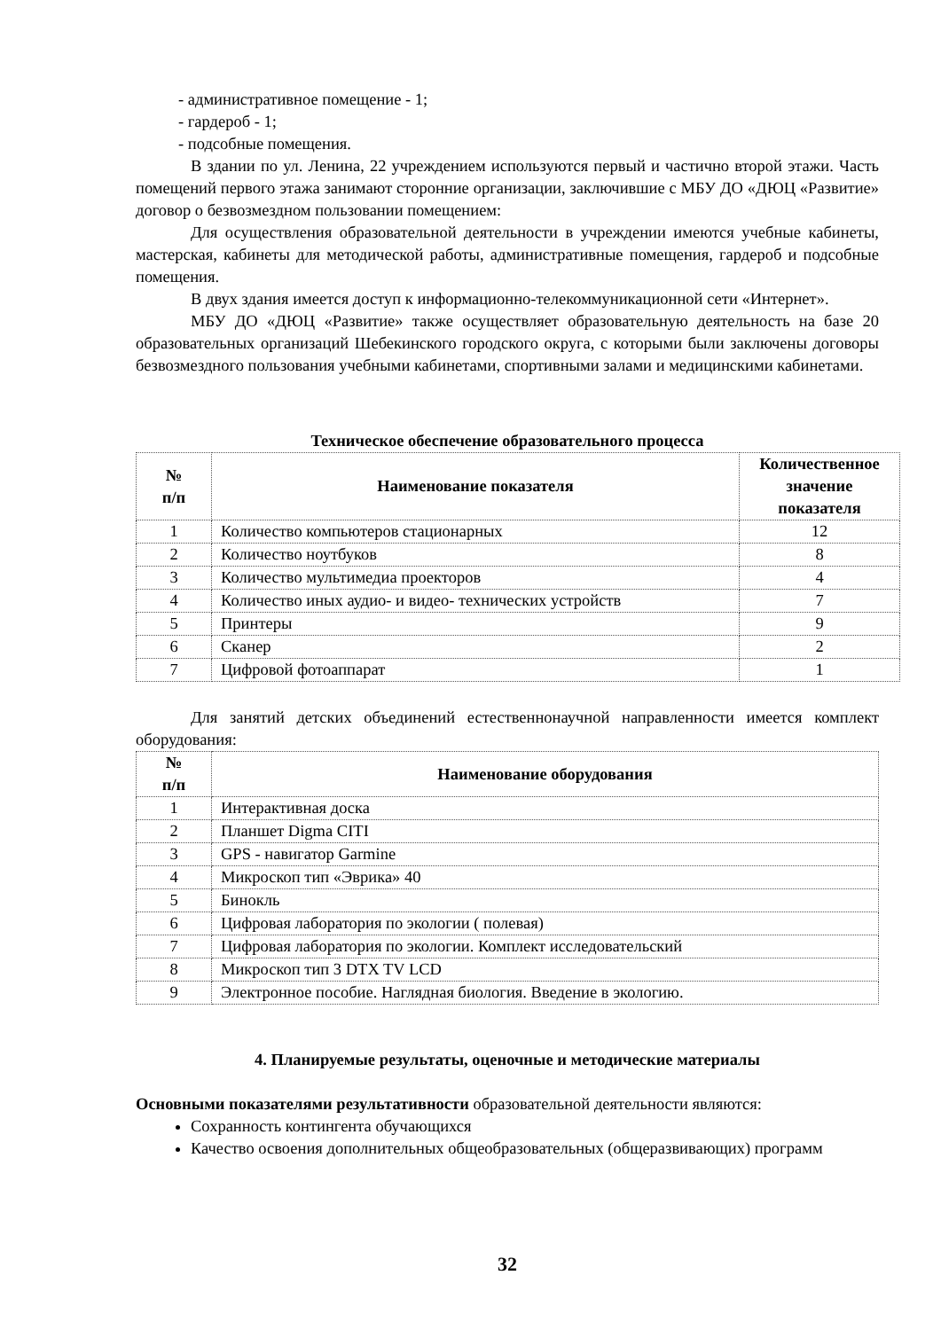- административное помещение - 1;
- гардероб - 1;
- подсобные помещения.
В здании по ул. Ленина, 22 учреждением используются первый и частично второй этажи. Часть помещений первого этажа занимают сторонние организации, заключившие с МБУ ДО «ДЮЦ «Развитие» договор о безвозмездном пользовании помещением:
Для осуществления образовательной деятельности в учреждении имеются учебные кабинеты, мастерская, кабинеты для методической работы, административные помещения, гардероб и подсобные помещения.
В двух здания имеется доступ к информационно-телекоммуникационной сети «Интернет».
МБУ ДО «ДЮЦ «Развитие» также осуществляет образовательную деятельность на базе 20 образовательных организаций Шебекинского городского округа, с которыми были заключены договоры безвозмездного пользования учебными кабинетами, спортивными залами и медицинскими кабинетами.
Техническое обеспечение образовательного процесса
| № п/п | Наименование показателя | Количественное значение показателя |
| --- | --- | --- |
| 1 | Количество компьютеров стационарных | 12 |
| 2 | Количество ноутбуков | 8 |
| 3 | Количество мультимедиа проекторов | 4 |
| 4 | Количество иных аудио- и видео- технических устройств | 7 |
| 5 | Принтеры | 9 |
| 6 | Сканер | 2 |
| 7 | Цифровой фотоаппарат | 1 |
Для занятий детских объединений естественнонаучной направленности имеется комплект оборудования:
| № п/п | Наименование оборудования |
| --- | --- |
| 1 | Интерактивная доска |
| 2 | Планшет Digma CITI |
| 3 | GPS - навигатор Garmine |
| 4 | Микроскоп тип «Эврика» 40 |
| 5 | Бинокль |
| 6 | Цифровая лаборатория по экологии ( полевая) |
| 7 | Цифровая лаборатория по экологии. Комплект исследовательский |
| 8 | Микроскоп тип 3 DTX TV LCD |
| 9 | Электронное пособие. Наглядная биология. Введение в экологию. |
4. Планируемые результаты, оценочные и методические материалы
Основными показателями результативности образовательной деятельности являются:
Сохранность контингента обучающихся
Качество освоения дополнительных общеобразовательных (общеразвивающих) программ
32